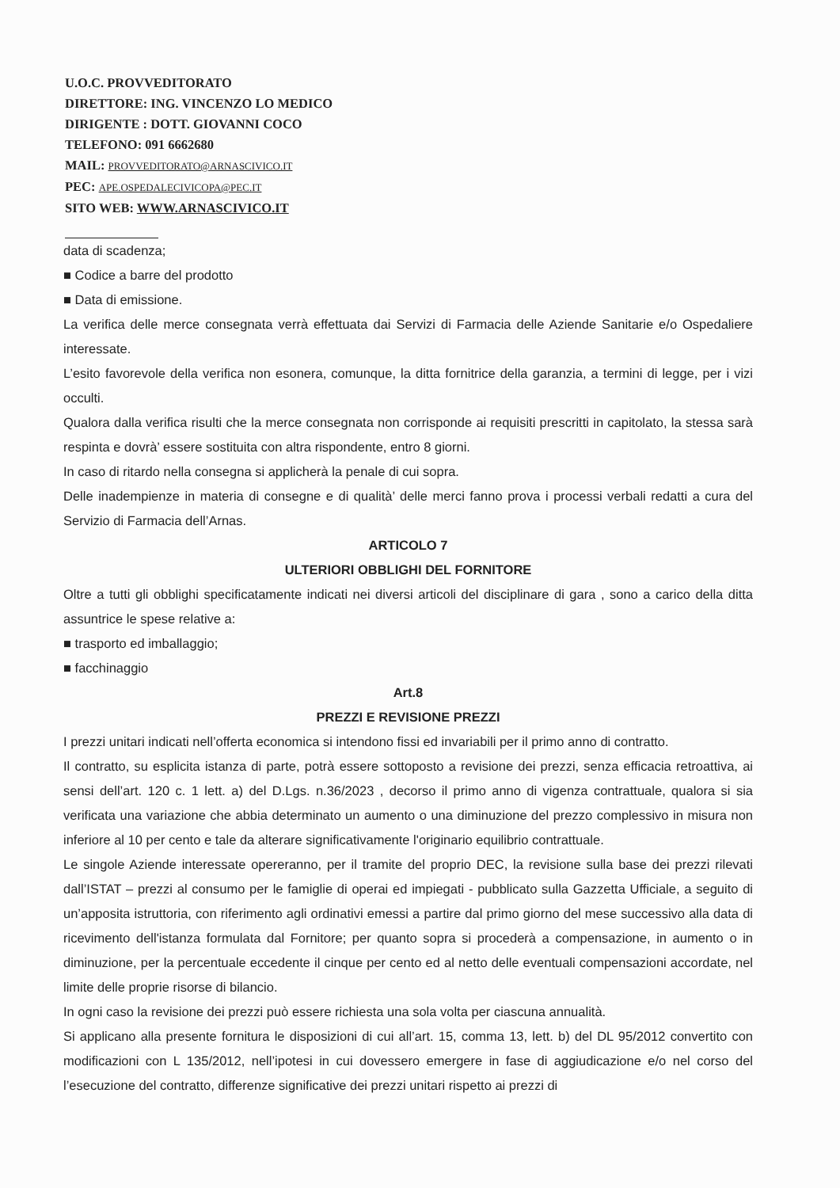U.O.C. PROVVEDITORATO
DIRETTORE: ING. VINCENZO LO MEDICO
DIRIGENTE : DOTT. GIOVANNI COCO
TELEFONO: 091 6662680
MAIL: PROVVEDITORATO@ARNASCIVICO.IT
PEC: APE.OSPEDALECIVICOPA@PEC.IT
SITO WEB: WWW.ARNASCIVICO.IT
data di scadenza;
■ Codice a barre del prodotto
■ Data di emissione.
La verifica delle merce consegnata verrà effettuata dai Servizi di Farmacia delle Aziende Sanitarie e/o Ospedaliere interessate.
L’esito favorevole della verifica non esonera, comunque, la ditta fornitrice della garanzia, a termini di legge, per i vizi occulti.
Qualora dalla verifica risulti che la merce consegnata non corrisponde ai requisiti prescritti in capitolato, la stessa sarà respinta e dovrà’ essere sostituita con altra rispondente, entro 8 giorni.
In caso di ritardo nella consegna si applicherà la penale di cui sopra.
Delle inadempienze in materia di consegne e di qualità’ delle merci fanno prova i processi verbali redatti a cura del Servizio di Farmacia dell’Arnas.
ARTICOLO 7
ULTERIORI OBBLIGHI DEL FORNITORE
Oltre a tutti gli obblighi specificatamente indicati nei diversi articoli del disciplinare di gara , sono a carico della ditta assuntrice le spese relative a:
■ trasporto ed imballaggio;
■ facchinaggio
Art.8
PREZZI E REVISIONE PREZZI
I prezzi unitari indicati nell’offerta economica si intendono fissi ed invariabili per il primo anno di contratto.
Il contratto, su esplicita istanza di parte, potrà essere sottoposto a revisione dei prezzi, senza efficacia retroattiva, ai sensi dell’art. 120 c. 1 lett. a) del D.Lgs. n.36/2023 , decorso il primo anno di vigenza contrattuale, qualora si sia verificata una variazione che abbia determinato un aumento o una diminuzione del prezzo complessivo in misura non inferiore al 10 per cento e tale da alterare significativamente l'originario equilibrio contrattuale.
Le singole Aziende interessate opereranno, per il tramite del proprio DEC, la revisione sulla base dei prezzi rilevati dall’ISTAT – prezzi al consumo per le famiglie di operai ed impiegati - pubblicato sulla Gazzetta Ufficiale, a seguito di un’apposita istruttoria, con riferimento agli ordinativi emessi a partire dal primo giorno del mese successivo alla data di ricevimento dell'istanza formulata dal Fornitore; per quanto sopra si procederà a compensazione, in aumento o in diminuzione, per la percentuale eccedente il cinque per cento ed al netto delle eventuali compensazioni accordate, nel limite delle proprie risorse di bilancio.
In ogni caso la revisione dei prezzi può essere richiesta una sola volta per ciascuna annualità.
Si applicano alla presente fornitura le disposizioni di cui all’art. 15, comma 13, lett. b) del DL 95/2012 convertito con modificazioni con L 135/2012, nell’ipotesi in cui dovessero emergere in fase di aggiudicazione e/o nel corso del l’esecuzione del contratto, differenze significative dei prezzi unitari rispetto ai prezzi di